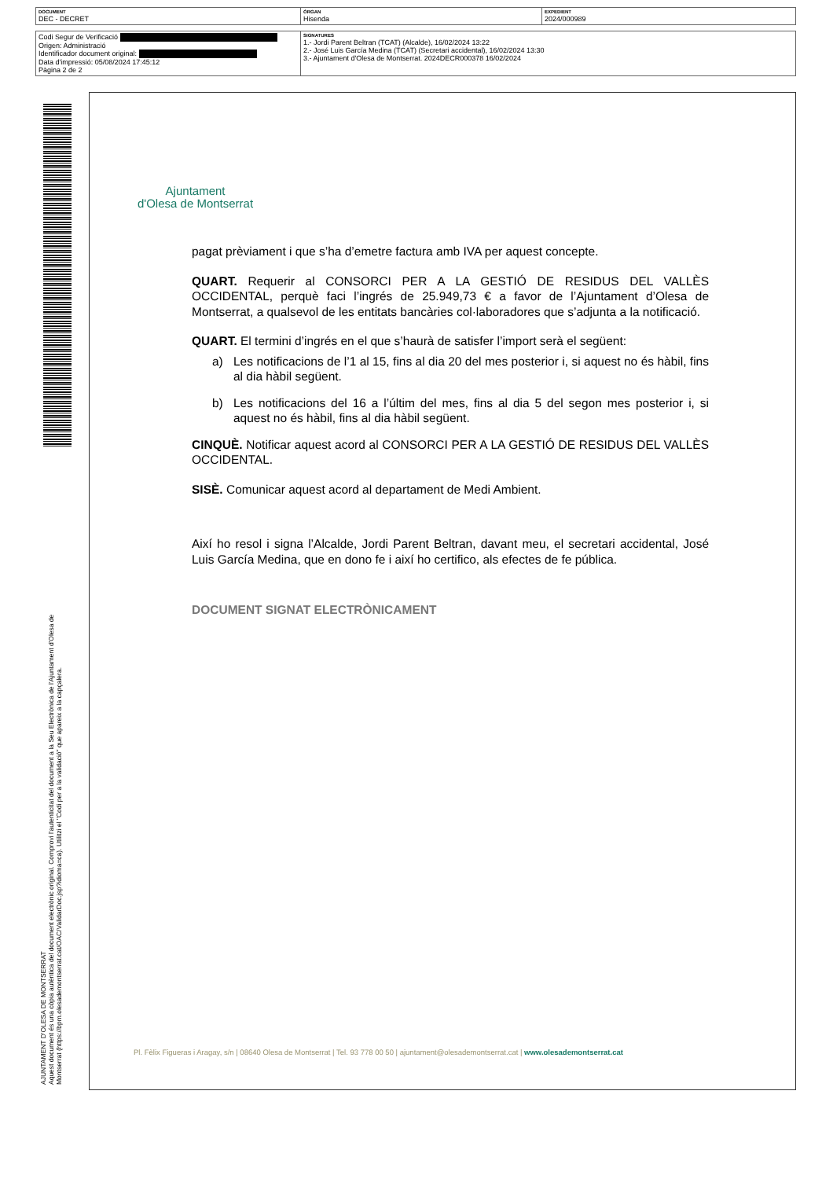| DOCUMENT DEC - DECRET | ÒRGAN Hisenda | EXPEDIENT 2024/000989 |
| Codi Segur de Verificació Origen: Administració Identificador document original: Data d'impressió: 05/08/2024 17:45:12 Pàgina 2 de 2 | SIGNATURES 1.- Jordi Parent Beltran (TCAT) (Alcalde), 16/02/2024 13:22 2.- José Luis García Medina (TCAT) (Secretari accidental), 16/02/2024 13:30 3.- Ajuntament d'Olesa de Montserrat. 2024DECR000378 16/02/2024 |
AJUNTAMENT D'OLESA DE MONTSERRAT
Aquest document és una còpia autèntica del document electrònic original. Comprovi l'autenticitat del document a la Seu Electrònica de l'Ajuntament d'Olesa de Montserrat (https://bpm.olesademontserrat.cat/OAC/ValidarDoc.jsp?idioma=ca). Utilitzi el "Codi per a la validació" que apareix a la capçalera.
Ajuntament
d'Olesa de Montserrat
pagat prèviament i que s’ha d’emetre factura amb IVA per aquest concepte.
QUART. Requerir al CONSORCI PER A LA GESTIÓ DE RESIDUS DEL VALLÈS OCCIDENTAL, perquè faci l’ingrés de 25.949,73 € a favor de l’Ajuntament d’Olesa de Montserrat, a qualsevol de les entitats bancàries col·laboradores que s’adjunta a la notificació.
QUART. El termini d’ingrés en el que s’haurà de satisfer l’import serà el següent:
a) Les notificacions de l’1 al 15, fins al dia 20 del mes posterior i, si aquest no és hàbil, fins al dia hàbil següent.
b) Les notificacions del 16 a l’últim del mes, fins al dia 5 del segon mes posterior i, si aquest no és hàbil, fins al dia hàbil següent.
CINQUÈ. Notificar aquest acord al CONSORCI PER A LA GESTIÓ DE RESIDUS DEL VALLÈS OCCIDENTAL.
SISÈ. Comunicar aquest acord al departament de Medi Ambient.
Així ho resol i signa l’Alcalde, Jordi Parent Beltran, davant meu, el secretari accidental, José Luis García Medina, que en dono fe i així ho certifico, als efectes de fe pública.
DOCUMENT SIGNAT ELECTRÒNICAMENT
Pl. Fèlix Figueras i Aragay, s/n | 08640 Olesa de Montserrat | Tel. 93 778 00 50 | ajuntament@olesademontserrat.cat | www.olesademontserrat.cat